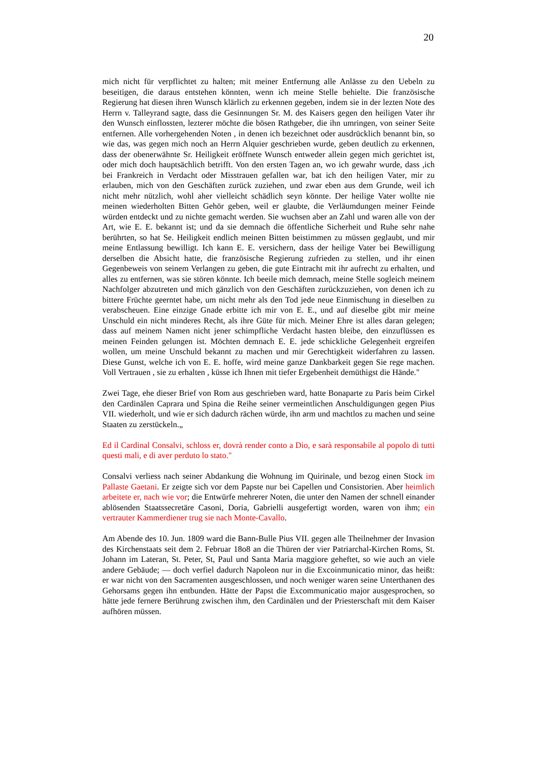20
mich nicht für verpflichtet zu halten; mit meiner Entfernung alle Anlässe zu den Uebeln zu beseitigen, die daraus entstehen könnten, wenn ich meine Stelle behielte. Die französische Regierung hat diesen ihren Wunsch klärlich zu erkennen gegeben, indem sie in der lezten Note des Herrn v. Talleyrand sagte, dass die Gesinnungen Sr. M. des Kaisers gegen den heiligen Vater ihr den Wunsch einflossten, lezterer möchte die bösen Rathgeber, die ihn umringen, von seiner Seite entfernen. Alle vorhergehenden Noten , in denen ich bezeichnet oder ausdrücklich benannt bin, so wie das, was gegen mich noch an Herrn Alquier geschrieben wurde, geben deutlich zu erkennen, dass der obenerwähnte Sr. Heiligkeit eröffnete Wunsch entweder allein gegen mich gerichtet ist, oder mich doch hauptsächlich betrifft. Von den ersten Tagen an, wo ich gewahr wurde, dass ,ich bei Frankreich in Verdacht oder Misstrauen gefallen war, bat ich den heiligen Vater, mir zu erlauben, mich von den Geschäften zurück zuziehen, und zwar eben aus dem Grunde, weil ich nicht mehr nützlich, wohl aher vielleicht schädlich seyn könnte. Der heilige Vater wollte nie meinen wiederholten Bitten Gehör geben, weil er glaubte, die Verläumdungen meiner Feinde würden entdeckt und zu nichte gemacht werden. Sie wuchsen aber an Zahl und waren alle von der Art, wie E. E. bekannt ist; und da sie demnach die öffentliche Sicherheit und Ruhe sehr nahe berührten, so hat Se. Heiligkeit endlich meinen Bitten beistimmen zu müssen geglaubt, und mir meine Entlassung bewilligt. Ich kann E. E. versichern, dass der heilige Vater bei Bewilligung derselben die Absicht hatte, die französische Regierung zufrieden zu stellen, und ihr einen Gegenbeweis von seinem Verlangen zu geben, die gute Eintracht mit ihr aufrecht zu erhalten, und alles zu entfernen, was sie stören könnte. Ich beeile mich demnach, meine Stelle sogleich meinem Nachfolger abzutreten und mich gänzlich von den Geschäften zurückzuziehen, von denen ich zu bittere Früchte geerntet habe, um nicht mehr als den Tod jede neue Einmischung in dieselben zu verabscheuen. Eine einzige Gnade erbitte ich mir von E. E., und auf dieselbe gibt mir meine Unschuld ein nicht minderes Recht, als ihre Güte für mich. Meiner Ehre ist alles daran gelegen; dass auf meinem Namen nicht jener schimpfliche Verdacht hasten bleibe, den einzuflüssen es meinen Feinden gelungen ist. Möchten demnach E. E. jede schickliche Gelegenheit ergreifen wollen, um meine Unschuld bekannt zu machen und mir Gerechtigkeit widerfahren zu lassen. Diese Gunst, welche ich von E. E. hoffe, wird meine ganze Dankbarkeit gegen Sie rege machen. Voll Vertrauen , sie zu erhalten , küsse ich Ihnen mit tiefer Ergebenheit demüthigst die Hände."
Zwei Tage, ehe dieser Brief von Rom aus geschrieben ward, hatte Bonaparte zu Paris beim Cirkel den Cardinälen Caprara und Spina die Reihe seiner vermeintlichen Anschuldigungen gegen Pius VII. wiederholt, und wie er sich dadurch rächen würde, ihn arm und machtlos zu machen und seine Staaten zu zerstückeln.„
Ed il Cardinal Consalvi, schloss er, dovrà render conto a Dio, e sarà responsabile al popolo di tutti questi mali, e di aver perduto lo stato."
Consalvi verliess nach seiner Abdankung die Wohnung im Quirinale, und bezog einen Stock im Pallaste Gaetani. Er zeigte sich vor dem Papste nur bei Capellen und Consistorien. Aber heimlich arbeitete er, nach wie vor; die Entwürfe mehrerer Noten, die unter den Namen der schnell einander ablösenden Staatssecretäre Casoni, Doria, Gabrielli ausgefertigt worden, waren von ihm; ein vertrauter Kammerdiener trug sie nach Monte-Cavallo.
Am Abende des 10. Jun. 1809 ward die Bann-Bulle Pius VII. gegen alle Theilnehmer der Invasion des Kirchenstaats seit dem 2. Februar 18o8 an die Thüren der vier Patriarchal-Kirchen Roms, St. Johann im Lateran, St. Peter, St, Paul und Santa Maria maggiore geheftet, so wie auch an viele andere Gebäude; — doch verfiel dadurch Napoleon nur in die Excoinmunicatio minor, das heißt: er war nicht von den Sacramenten ausgeschlossen, und noch weniger waren seine Unterthanen des Gehorsams gegen ihn entbunden. Hätte der Papst die Excommunicatio major ausgesprochen, so hätte jede fernere Berührung zwischen ihm, den Cardinälen und der Priesterschaft mit dem Kaiser aufhören müssen.